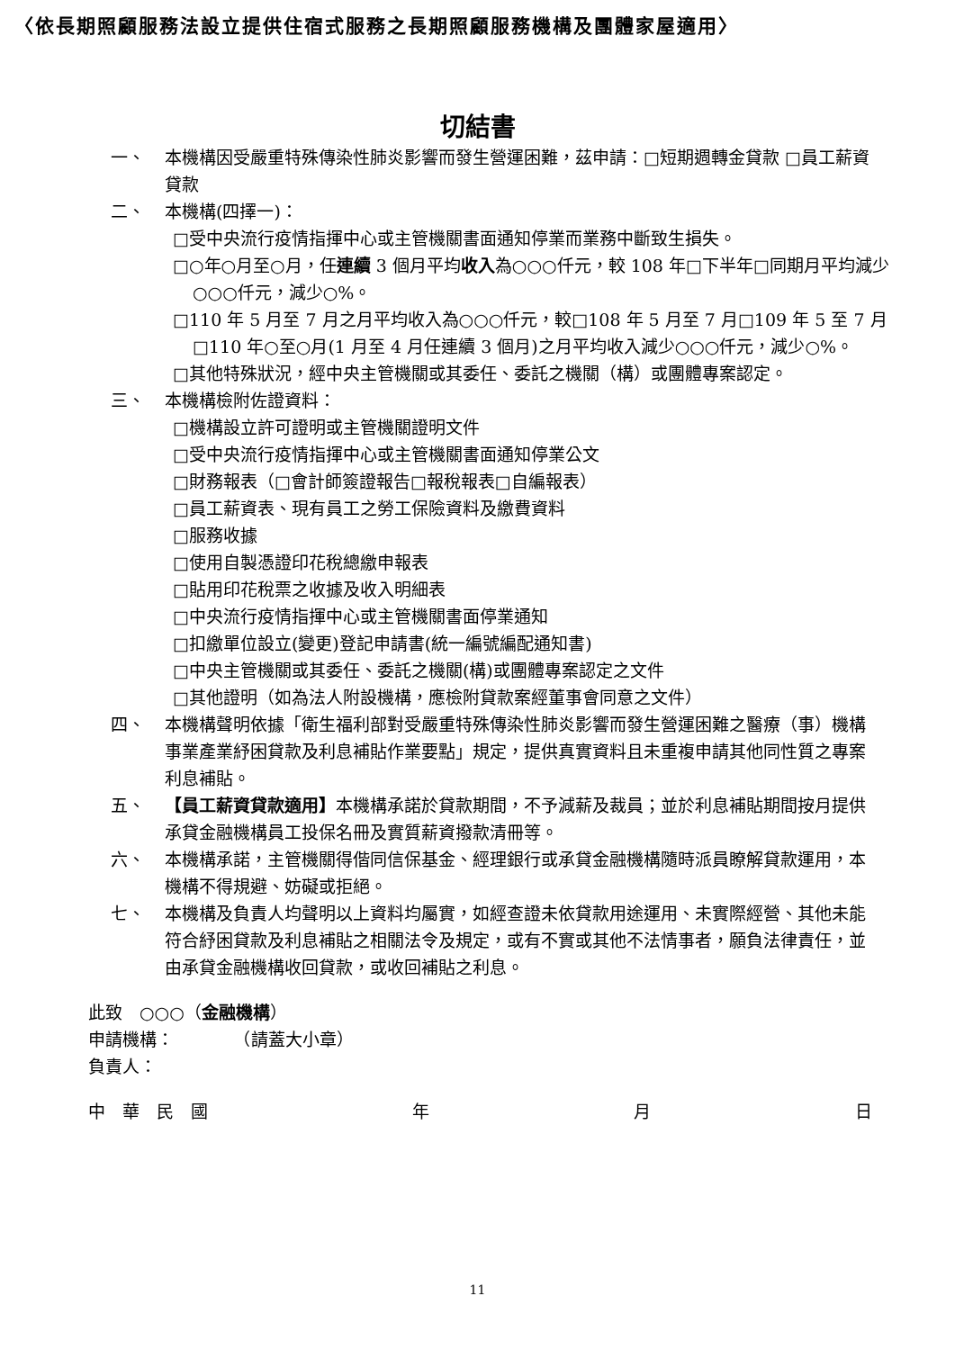〈依長期照顧服務法設立提供住宿式服務之長期照顧服務機構及團體家屋適用〉
切結書
一、 本機構因受嚴重特殊傳染性肺炎影響而發生營運困難，茲申請：□短期週轉金貸款 □員工薪資貸款
二、 本機構(四擇一)：
□受中央流行疫情指揮中心或主管機關書面通知停業而業務中斷致生損失。
□○年○月至○月，任連續 3 個月平均收入為○○○仟元，較 108 年□下半年□同期月平均減少○○○仟元，減少○%。
□110 年 5 月至 7 月之月平均收入為○○○仟元，較□108 年 5 月至 7 月□109 年 5 至 7 月□110 年○至○月(1 月至 4 月任連續 3 個月)之月平均收入減少○○○仟元，減少○%。
□其他特殊狀況，經中央主管機關或其委任、委託之機關（構）或團體專案認定。
三、 本機構檢附佐證資料：
□機構設立許可證明或主管機關證明文件
□受中央流行疫情指揮中心或主管機關書面通知停業公文
□財務報表（□會計師簽證報告□報稅報表□自編報表）
□員工薪資表、現有員工之勞工保險資料及繳費資料
□服務收據
□使用自製憑證印花稅總繳申報表
□貼用印花稅票之收據及收入明細表
□中央流行疫情指揮中心或主管機關書面停業通知
□扣繳單位設立(變更)登記申請書(統一編號編配通知書)
□中央主管機關或其委任、委託之機關(構)或團體專案認定之文件
□其他證明（如為法人附設機構，應檢附貸款案經董事會同意之文件）
四、 本機構聲明依據「衛生福利部對受嚴重特殊傳染性肺炎影響而發生營運困難之醫療（事）機構事業產業紓困貸款及利息補貼作業要點」規定，提供真實資料且未重複申請其他同性質之專案利息補貼。
五、 【員工薪資貸款適用】本機構承諾於貸款期間，不予減薪及裁員；並於利息補貼期間按月提供承貸金融機構員工投保名冊及實質薪資撥款清冊等。
六、 本機構承諾，主管機關得偕同信保基金、經理銀行或承貸金融機構隨時派員瞭解貸款運用，本機構不得規避、妨礙或拒絕。
七、 本機構及負責人均聲明以上資料均屬實，如經查證未依貸款用途運用、未實際經營、其他未能符合紓困貸款及利息補貼之相關法令及規定，或有不實或其他不法情事者，願負法律責任，並由承貸金融機構收回貸款，或收回補貼之利息。
此致　○○○（金融機構）
申請機構：　　　　（請蓋大小章）
負責人：
中　華　民　國 年 月 日
11